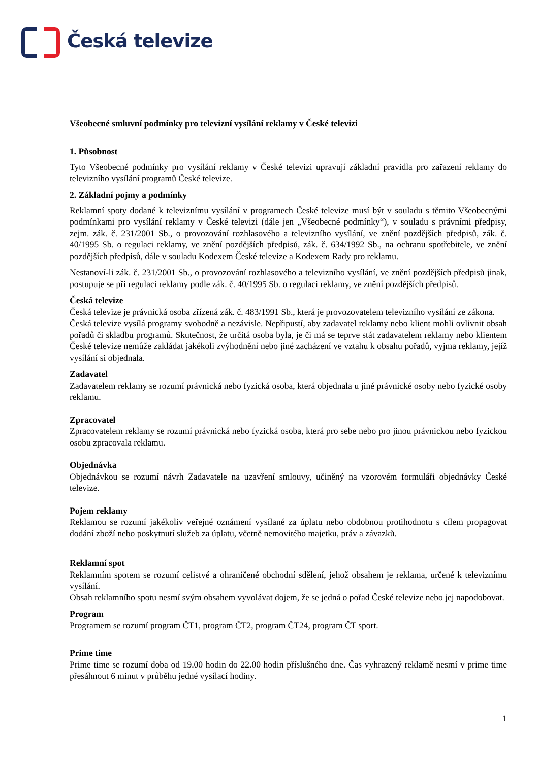Česká televize
Všeobecné smluvní podmínky pro televizní vysílání reklamy v České televizi
1. Působnost
Tyto Všeobecné podmínky pro vysílání reklamy v České televizi upravují základní pravidla pro zařazení reklamy do televizního vysílání programů České televize.
2. Základní pojmy a podmínky
Reklamní spoty dodané k televiznímu vysílání v programech České televize musí být v souladu s těmito Všeobecnými podmínkami pro vysílání reklamy v České televizi (dále jen „Všeobecné podmínky“), v souladu s právními předpisy, zejm. zák. č. 231/2001 Sb., o provozování rozhlasového a televizního vysílání, ve znění pozdějších předpisů, zák. č. 40/1995 Sb. o regulaci reklamy, ve znění pozdějších předpisů, zák. č. 634/1992 Sb., na ochranu spotřebitele, ve znění pozdějších předpisů, dále v souladu Kodexem České televize a Kodexem Rady pro reklamu.
Nestanoví-li zák. č. 231/2001 Sb., o provozování rozhlasového a televizního vysílání, ve znění pozdějších předpisů jinak, postupuje se při regulaci reklamy podle zák. č. 40/1995 Sb. o regulaci reklamy, ve znění pozdějších předpisů.
Česká televize
Česká televize je právnická osoba zřízená zák. č. 483/1991 Sb., která je provozovatelem televizního vysílání ze zákona.
Česká televize vysílá programy svobodně a nezávisle. Nepřipustí, aby zadavatel reklamy nebo klient mohli ovlivnit obsah pořadů či skladbu programů. Skutečnost, že určitá osoba byla, je či má se teprve stát zadavatelem reklamy nebo klientem České televize nemůže zakládat jakékoli zvýhodnění nebo jiné zacházení ve vztahu k obsahu pořadů, vyjma reklamy, jejíž vysílání si objednala.
Zadavatel
Zadavatelem reklamy se rozumí právnická nebo fyzická osoba, která objednala u jiné právnické osoby nebo fyzické osoby reklamu.
Zpracovatel
Zpracovatelem reklamy se rozumí právnická nebo fyzická osoba, která pro sebe nebo pro jinou právnickou nebo fyzickou osobu zpracovala reklamu.
Objednávka
Objednávkou se rozumí návrh Zadavatele na uzavření smlouvy, učiněný na vzorovém formuláři objednávky České televize.
Pojem reklamy
Reklamou se rozumí jakékoliv veřejné oznámení vysílané za úplatu nebo obdobnou protihodnotu s cílem propagovat dodání zboží nebo poskytnutí služeb za úplatu, včetně nemovitého majetku, práv a závazků.
Reklamní spot
Reklamním spotem se rozumí celistvé a ohraničené obchodní sdělení, jehož obsahem je reklama, určené k televiznímu vysílání.
Obsah reklamního spotu nesmí svým obsahem vyvolávat dojem, že se jedná o pořad České televize nebo jej napodobovat.
Program
Programem se rozumí program ČT1, program ČT2, program ČT24, program ČT sport.
Prime time
Prime time se rozumí doba od 19.00 hodin do 22.00 hodin příslušného dne. Čas vyhrazený reklamě nesmí v prime time přesáhnout 6 minut v průběhu jedné vysílací hodiny.
1